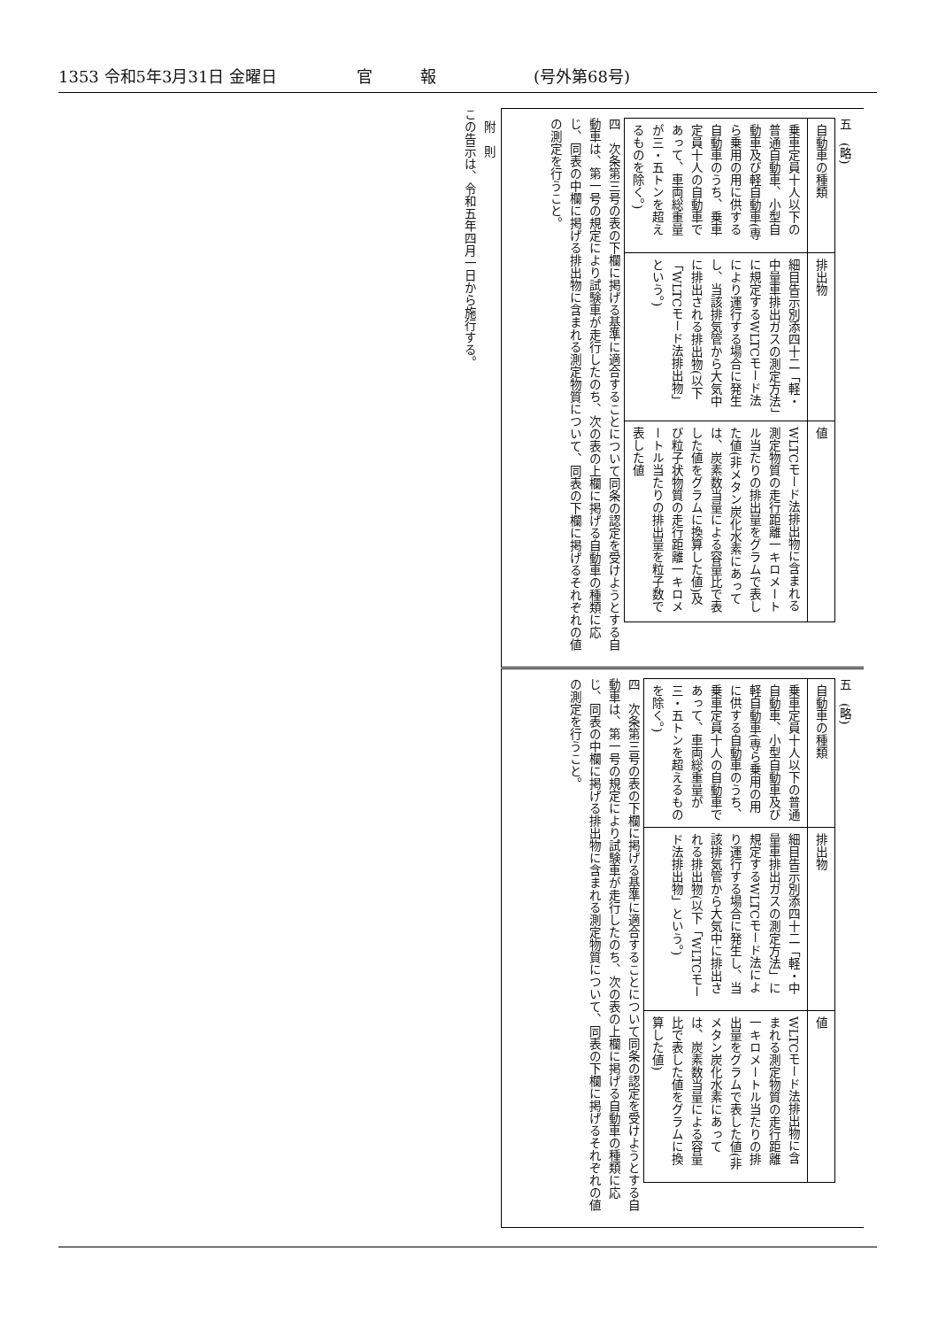1353 令和5年3月31日 金曜日 官　　　報 (号外第68号)
四　次条第三号の表の下欄に掲げる基準に適合することについて同条の認定を受けようとする自動車は、第一号の規定により試験車が走行したのち、次の表の上欄に掲げる自動車の種類に応じ、同表の中欄に掲げる排出物に含まれる測定物質について、同表の下欄に掲げるそれぞれの値の測定を行うこと。
| 自動車の種類 | 排出物 | 値 |
| --- | --- | --- |
| 乗車定員十人以下の普通自動車、小型自動車及び軽自動車(専ら乗用の用に供する自動車のうち、乗車定員十人の自動車であって、車両総重量が三・五トンを超えるものを除く。) | 細目告示別添四十二「軽・中量車排出ガスの測定方法」に規定するWLTCモード法により運行する場合に発生し、当該排気管から大気中に排出される排出物(以下「WLTCモード法排出物」という。) | WLTCモード法排出物に含まれる測定物質の走行距離一キロメートル当たりの排出量をグラムで表した値(非メタン炭化水素にあっては、炭素数当量による容量比で表した値をグラムに換算した値)及び粒子状物質の走行距離一キロメートル当たりの排出量を粒子数で表した値 |
五　(略)
四　次条第三号の表の下欄に掲げる基準に適合することについて同条の認定を受けようとする自動車は、第一号の規定により試験車が走行したのち、次の表の上欄に掲げる自動車の種類に応じ、同表の中欄に掲げる排出物に含まれる測定物質について、同表の下欄に掲げるそれぞれの値の測定を行うこと。
| 自動車の種類 | 排出物 | 値 |
| --- | --- | --- |
| 乗車定員十人以下の普通自動車、小型自動車及び軽自動車(専ら乗用の用に供する自動車のうち、乗車定員十人の自動車であって、車両総重量が三・五トンを超えるものを除く。) | 細目告示別添四十二「軽・中量車排出ガスの測定方法」に規定するWLTCモード法により運行する場合に発生し、当該排気管から大気中に排出される排出物(以下「WLTCモード法排出物」という。) | WLTCモード法排出物に含まれる測定物質の走行距離一キロメートル当たりの排出量をグラムで表した値(非メタン炭化水素にあっては、炭素数当量による容量比で表した値をグラムに換算した値) |
五　(略)
　附　則
この告示は、令和五年四月一日から施行する。